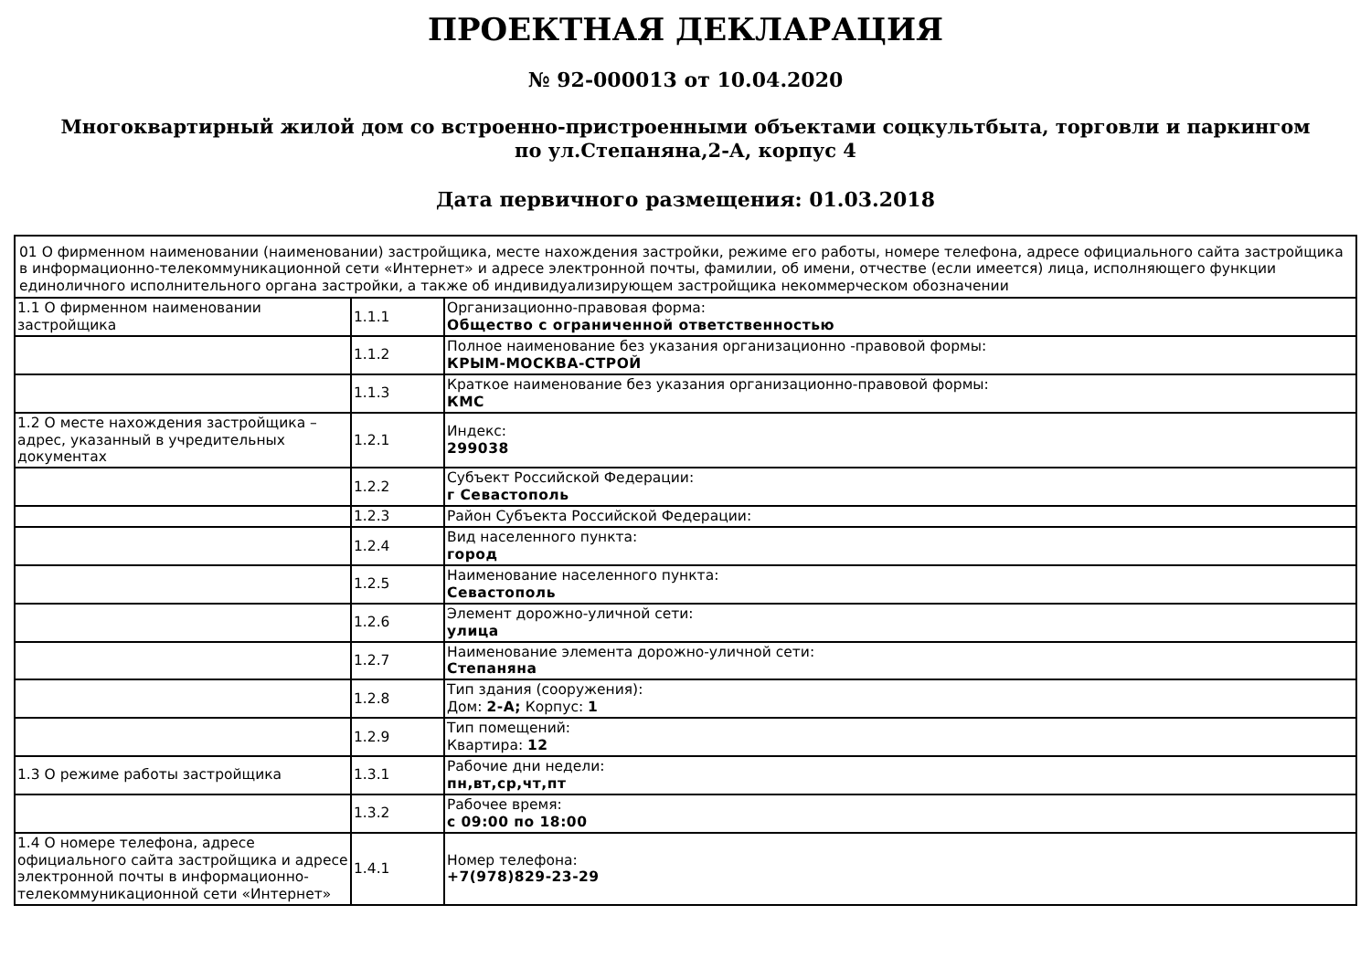ПРОЕКТНАЯ ДЕКЛАРАЦИЯ
№ 92-000013 от 10.04.2020
Многоквартирный жилой дом со встроенно-пристроенными объектами соцкультбыта, торговли и паркингом по ул.Степаняна,2-А, корпус 4
Дата первичного размещения: 01.03.2018
| 01 О фирменном наименовании (наименовании) застройщика, месте нахождения застройки, режиме его работы, номере телефона, адресе официального сайта застройщика в информационно-телекоммуникационной сети «Интернет» и адресе электронной почты, фамилии, об имени, отчестве (если имеется) лица, исполняющего функции единоличного исполнительного органа застройки, а также об индивидуализирующем застройщика некоммерческом обозначении | | |
| 1.1 О фирменном наименовании застройщика | 1.1.1 | Организационно-правовая форма: Общество с ограниченной ответственностью |
| | 1.1.2 | Полное наименование без указания организационно -правовой формы: КРЫМ-МОСКВА-СТРОЙ |
| | 1.1.3 | Краткое наименование без указания организационно-правовой формы: КМС |
| 1.2 О месте нахождения застройщика – адрес, указанный в учредительных документах | 1.2.1 | Индекс: 299038 |
| | 1.2.2 | Субъект Российской Федерации: г Севастополь |
| | 1.2.3 | Район Субъекта Российской Федерации: |
| | 1.2.4 | Вид населенного пункта: город |
| | 1.2.5 | Наименование населенного пункта: Севастополь |
| | 1.2.6 | Элемент дорожно-уличной сети: улица |
| | 1.2.7 | Наименование элемента дорожно-уличной сети: Степаняна |
| | 1.2.8 | Тип здания (сооружения): Дом: 2-А; Корпус: 1 |
| | 1.2.9 | Тип помещений: Квартира: 12 |
| 1.3 О режиме работы застройщика | 1.3.1 | Рабочие дни недели: пн,вт,ср,чт,пт |
| | 1.3.2 | Рабочее время: с 09:00 по 18:00 |
| 1.4 О номере телефона, адресе официального сайта застройщика и адресе электронной почты в информационно-телекоммуникационной сети «Интернет» | 1.4.1 | Номер телефона: +7(978)829-23-29 |